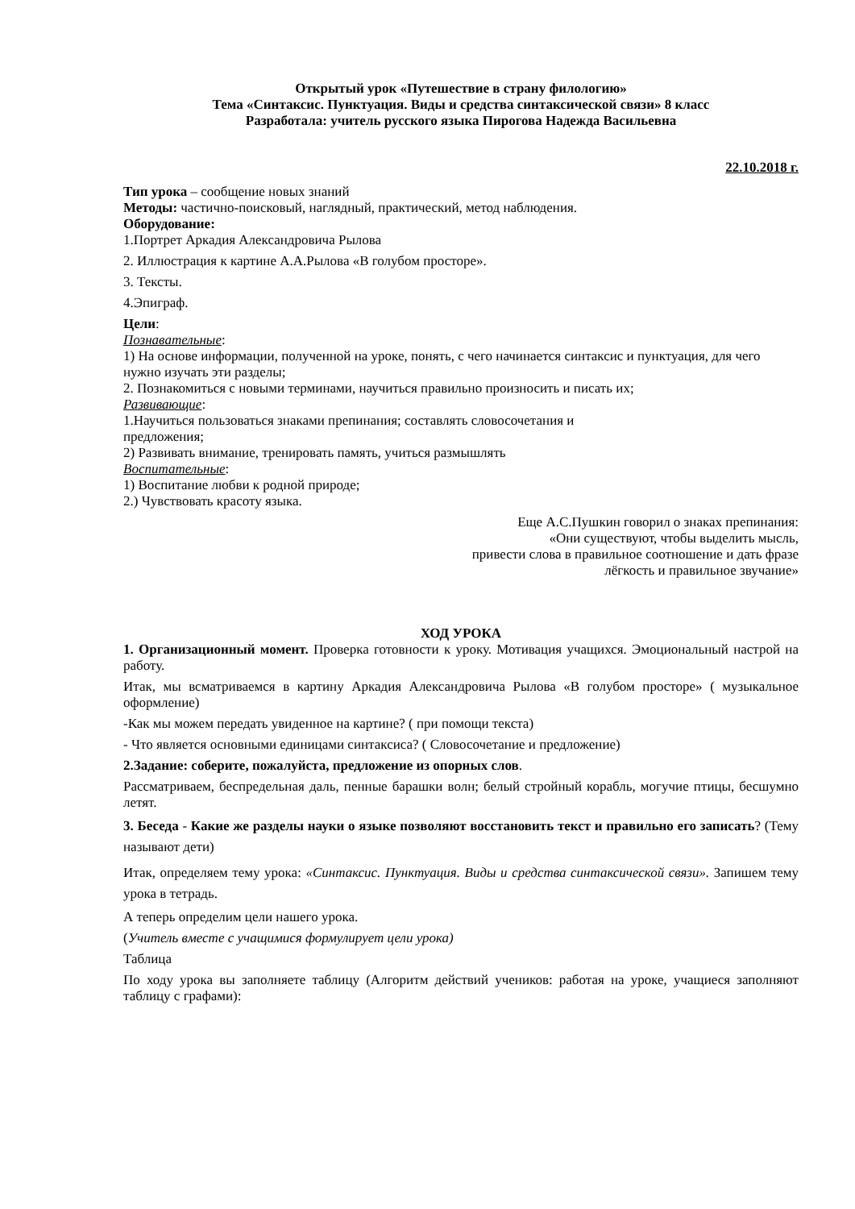Открытый урок «Путешествие в страну филологию»
Тема «Синтаксис. Пунктуация. Виды и средства синтаксической связи» 8 класс
Разработала: учитель русского языка Пирогова Надежда Васильевна
22.10.2018 г.
Тип урока – сообщение новых знаний
Методы: частично-поисковый, наглядный, практический, метод наблюдения.
Оборудование:
1.Портрет Аркадия Александровича Рылова
2. Иллюстрация к картине А.А.Рылова «В голубом просторе».
3. Тексты.
4.Эпиграф.
Цели:
Познавательные:
1) На основе информации, полученной на уроке, понять, с чего начинается синтаксис и пунктуация, для чего нужно изучать эти разделы;
2. Познакомиться с новыми терминами, научиться правильно произносить и писать их;
Развивающие:
1.Научиться пользоваться знаками препинания; составлять словосочетания и
предложения;
2) Развивать внимание, тренировать память, учиться размышлять
Воспитательные:
1) Воспитание любви к родной природе;
2.) Чувствовать красоту языка.
Еще А.С.Пушкин говорил о знаках препинания:
«Они существуют, чтобы выделить мысль,
привести слова в правильное соотношение и дать фразе
лёгкость и правильное звучание»
ХОД УРОКА
1. Организационный момент. Проверка готовности к уроку. Мотивация учащихся. Эмоциональный настрой на работу.
Итак, мы всматриваемся в картину Аркадия Александровича Рылова «В голубом просторе» ( музыкальное оформление)
-Как мы можем передать увиденное на картине? ( при помощи текста)
- Что является основными единицами синтаксиса? ( Словосочетание и предложение)
2.Задание: соберите, пожалуйста, предложение из опорных слов.
Рассматриваем, беспредельная даль, пенные барашки волн; белый стройный корабль, могучие птицы, бесшумно летят.
3. Беседа - Какие же разделы науки о языке позволяют восстановить текст и правильно его записать? (Тему называют дети)
Итак, определяем тему урока: «Синтаксис. Пунктуация. Виды и средства синтаксической связи». Запишем тему урока в тетрадь.
А теперь определим цели нашего урока.
(Учитель вместе с учащимися формулирует цели урока)
Таблица
По ходу урока вы заполняете таблицу (Алгоритм действий учеников: работая на уроке, учащиеся заполняют таблицу с графами):